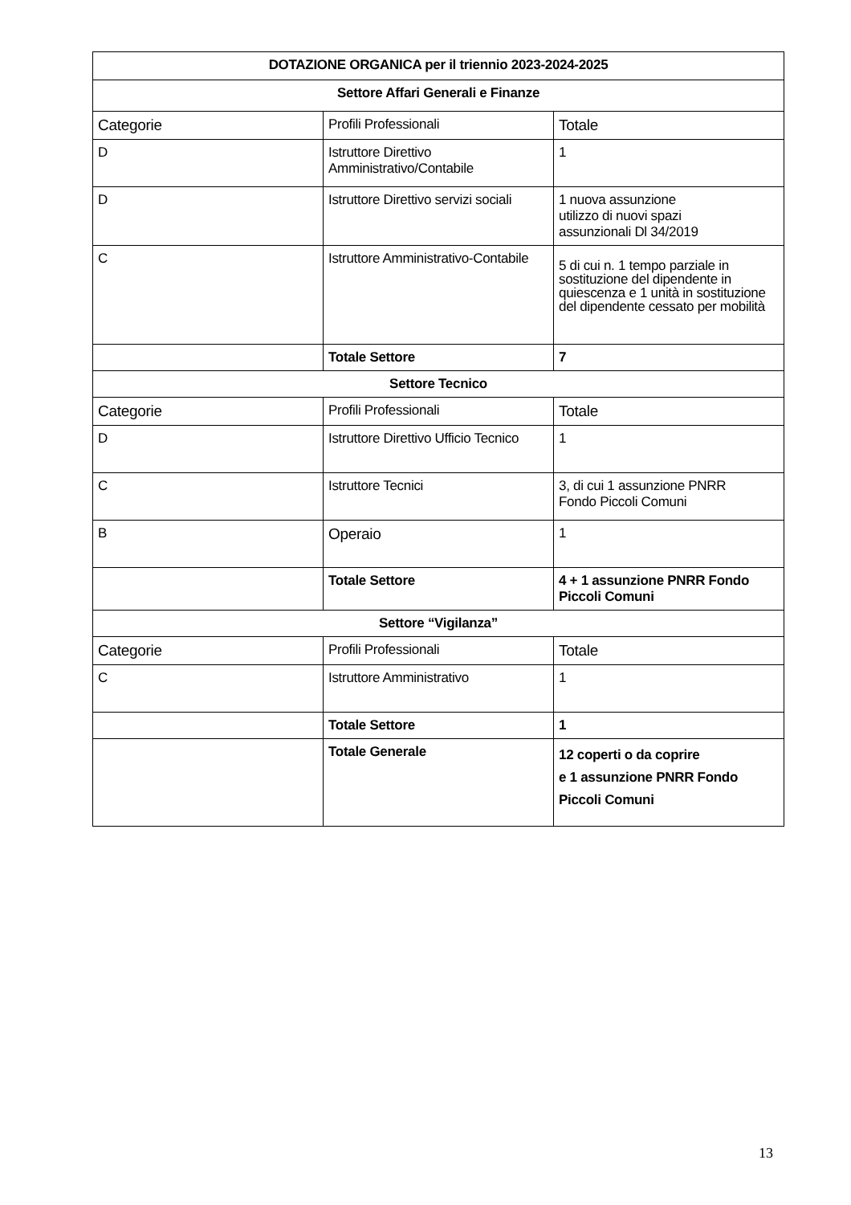| DOTAZIONE ORGANICA per il triennio 2023-2024-2025 | | |
| --- | --- | --- |
| Settore Affari Generali e Finanze | | |
| Categorie | Profili Professionali | Totale |
| D | Istruttore Direttivo Amministrativo/Contabile | 1 |
| D | Istruttore Direttivo servizi sociali | 1 nuova assunzione utilizzo di nuovi spazi assunzionali Dl 34/2019 |
| C | Istruttore Amministrativo-Contabile | 5 di cui n. 1 tempo parziale in sostituzione del dipendente in quiescenza e 1 unità in sostituzione del dipendente cessato per mobilità |
| | Totale Settore | 7 |
| Settore Tecnico | | |
| Categorie | Profili Professionali | Totale |
| D | Istruttore Direttivo Ufficio Tecnico | 1 |
| C | Istruttore Tecnici | 3, di cui 1 assunzione PNRR Fondo Piccoli Comuni |
| B | Operaio | 1 |
| | Totale Settore | 4 + 1 assunzione PNRR Fondo Piccoli Comuni |
| Settore “Vigilanza” | | |
| Categorie | Profili Professionali | Totale |
| C | Istruttore Amministrativo | 1 |
| | Totale Settore | 1 |
| | Totale Generale | 12 coperti o da coprire e 1 assunzione PNRR Fondo Piccoli Comuni |
13